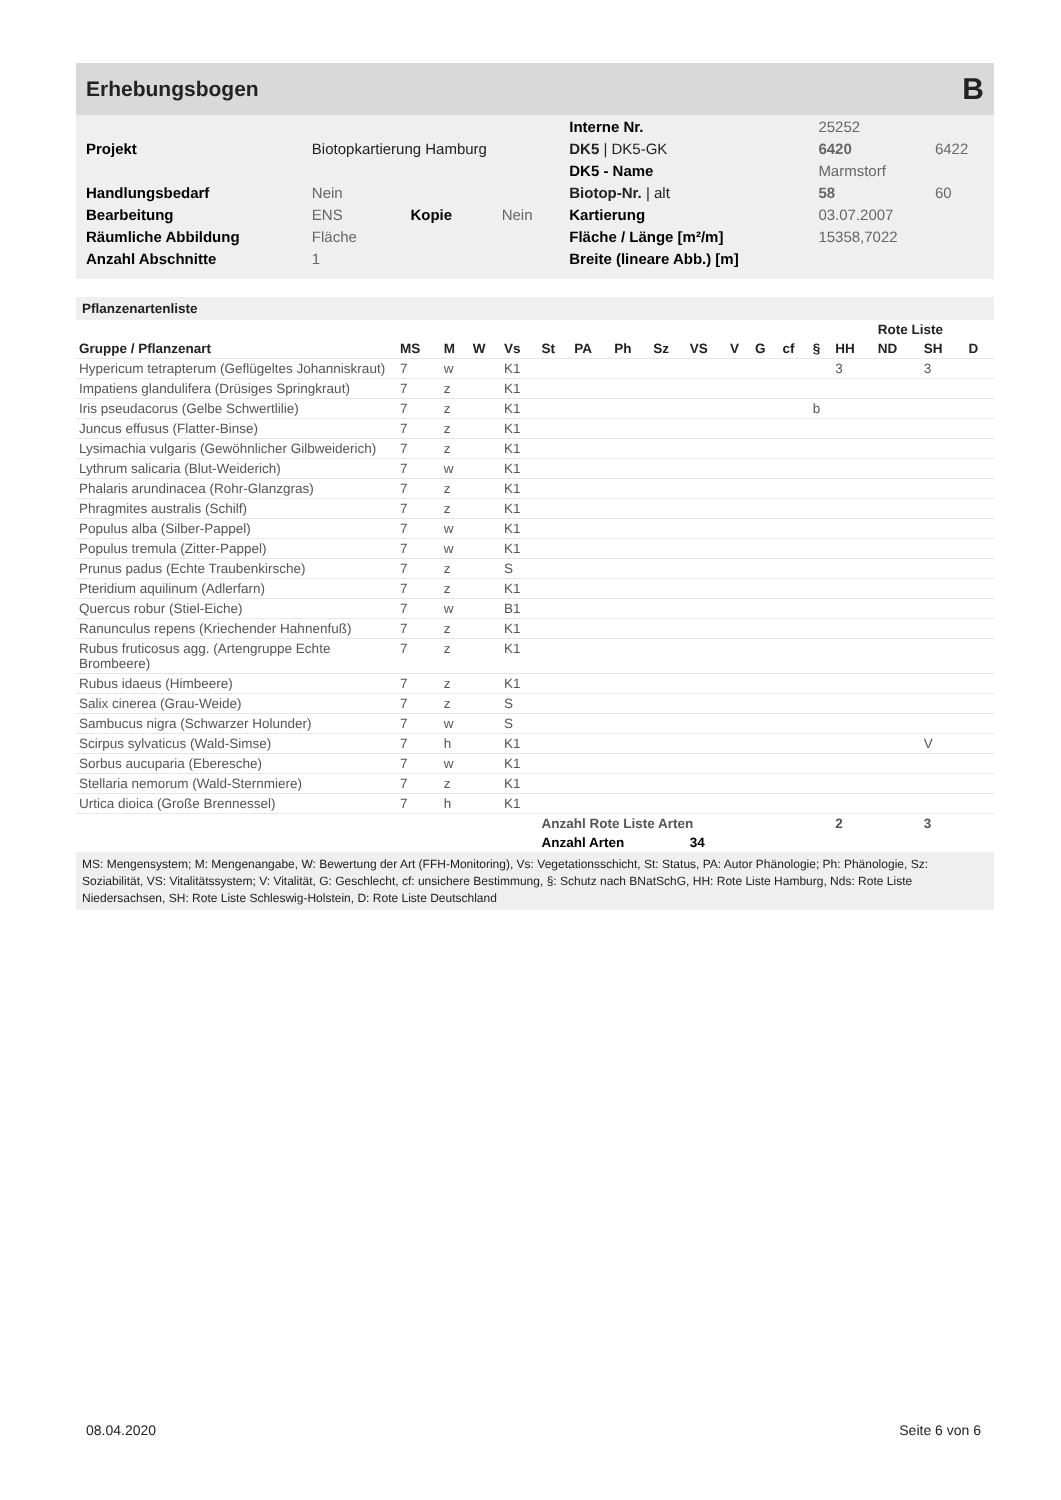Erhebungsbogen
B
| | | | | Interne Nr. | 25252 | |
| Projekt | Biotopkartierung Hamburg | | | DK5 / DK5-GK | 6420 | 6422 |
| | | | | DK5 - Name | Marmstorf | |
| Handlungsbedarf | Nein | | | Biotop-Nr. / alt | 58 | 60 |
| Bearbeitung | ENS | Kopie | Nein | Kartierung | 03.07.2007 | |
| Räumliche Abbildung | Fläche | | | Fläche / Länge [m²/m] | 15358,7022 | |
| Anzahl Abschnitte | 1 | | | Breite (lineare Abb.) [m] | | |
Pflanzenartenliste
| | | | | | | | | | | | | | | | Rote Liste | | |
| --- | --- | --- | --- | --- | --- | --- | --- | --- | --- | --- | --- | --- | --- | --- | --- | --- | --- |
| Gruppe / Pflanzenart | MS | M | W | Vs | St | PA | Ph | Sz | VS | V | G | cf | § | HH | ND | SH | D |
| Hypericum tetrapterum (Geflügeltes Johanniskraut) | 7 | w | | K1 | | | | | | | | | | 3 | | 3 | |
| Impatiens glandulifera (Drüsiges Springkraut) | 7 | z | | K1 | | | | | | | | | | | | | |
| Iris pseudacorus (Gelbe Schwertlilie) | 7 | z | | K1 | | | | | | | | | b | | | | |
| Juncus effusus (Flatter-Binse) | 7 | z | | K1 | | | | | | | | | | | | | |
| Lysimachia vulgaris (Gewöhnlicher Gilbweiderich) | 7 | z | | K1 | | | | | | | | | | | | | |
| Lythrum salicaria (Blut-Weiderich) | 7 | w | | K1 | | | | | | | | | | | | | |
| Phalaris arundinacea (Rohr-Glanzgras) | 7 | z | | K1 | | | | | | | | | | | | | |
| Phragmites australis (Schilf) | 7 | z | | K1 | | | | | | | | | | | | | |
| Populus alba (Silber-Pappel) | 7 | w | | K1 | | | | | | | | | | | | | |
| Populus tremula (Zitter-Pappel) | 7 | w | | K1 | | | | | | | | | | | | | |
| Prunus padus (Echte Traubenkirsche) | 7 | z | | S | | | | | | | | | | | | | |
| Pteridium aquilinum (Adlerfarn) | 7 | z | | K1 | | | | | | | | | | | | | |
| Quercus robur (Stiel-Eiche) | 7 | w | | B1 | | | | | | | | | | | | | |
| Ranunculus repens (Kriechender Hahnenfuß) | 7 | z | | K1 | | | | | | | | | | | | | |
| Rubus fruticosus agg. (Artengruppe Echte Brombeere) | 7 | z | | K1 | | | | | | | | | | | | | |
| Rubus idaeus (Himbeere) | 7 | z | | K1 | | | | | | | | | | | | | |
| Salix cinerea (Grau-Weide) | 7 | z | | S | | | | | | | | | | | | | |
| Sambucus nigra (Schwarzer Holunder) | 7 | w | | S | | | | | | | | | | | | | |
| Scirpus sylvaticus (Wald-Simse) | 7 | h | | K1 | | | | | | | | | | | | V | |
| Sorbus aucuparia (Eberesche) | 7 | w | | K1 | | | | | | | | | | | | | |
| Stellaria nemorum (Wald-Sternmiere) | 7 | z | | K1 | | | | | | | | | | | | | |
| Urtica dioica (Große Brennessel) | 7 | h | | K1 | | | | | | | | | | | | | |
| | | | | | Anzahl Rote Liste Arten | | | | | | | | | 2 | | 3 | |
| | | | | | Anzahl Arten | | | | 34 | | | | | | | | |
MS: Mengensystem; M: Mengenangabe, W: Bewertung der Art (FFH-Monitoring), Vs: Vegetationsschicht, St: Status, PA: Autor Phänologie; Ph: Phänologie, Sz: Soziabilität, VS: Vitalitätssystem; V: Vitalität, G: Geschlecht, cf: unsichere Bestimmung, §: Schutz nach BNatSchG, HH: Rote Liste Hamburg, Nds: Rote Liste Niedersachsen, SH: Rote Liste Schleswig-Holstein, D: Rote Liste Deutschland
08.04.2020 Seite 6 von 6